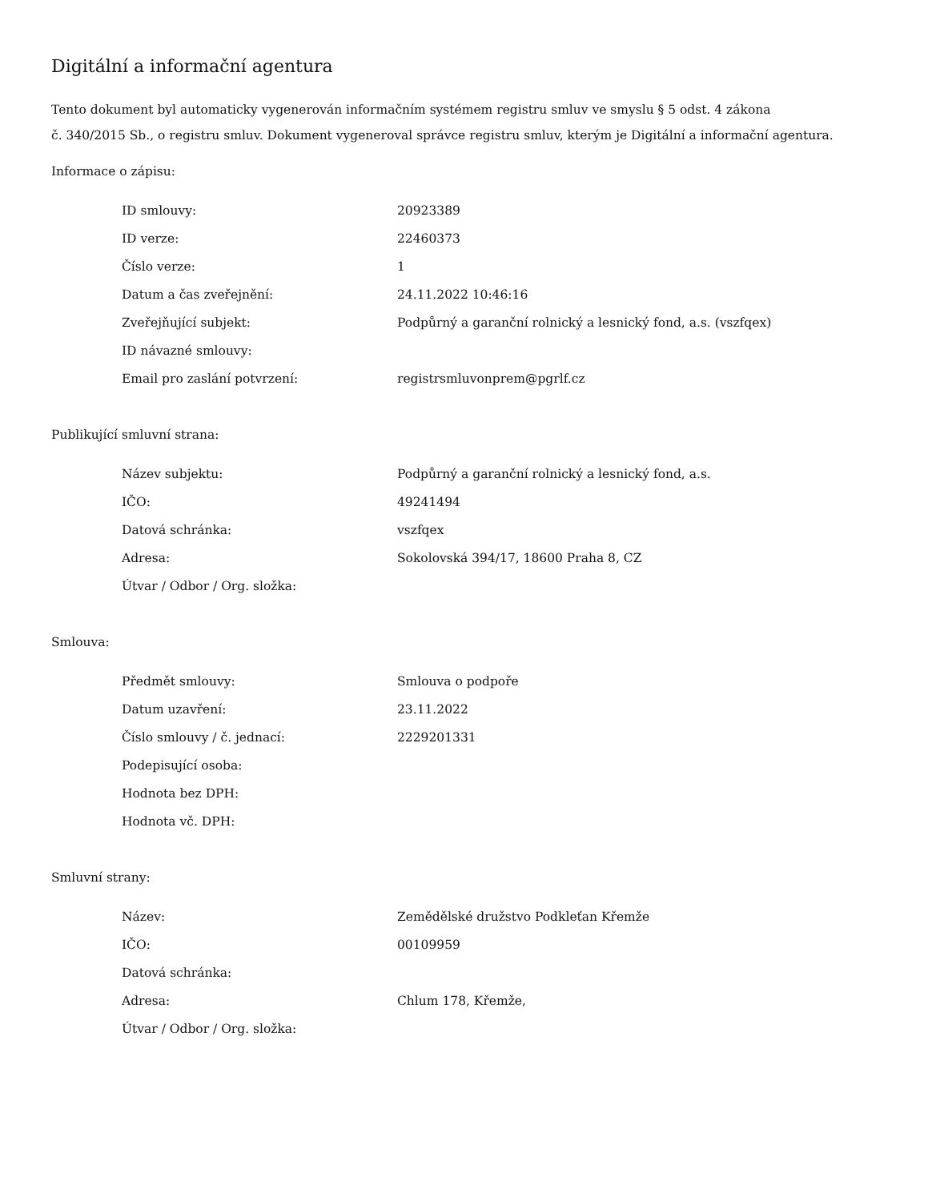Digitální a informační agentura
Tento dokument byl automaticky vygenerován informačním systémem registru smluv ve smyslu § 5 odst. 4 zákona
č. 340/2015 Sb., o registru smluv. Dokument vygeneroval správce registru smluv, kterým je Digitální a informační agentura.
Informace o zápisu:
| ID smlouvy: | 20923389 |
| ID verze: | 22460373 |
| Číslo verze: | 1 |
| Datum a čas zveřejnění: | 24.11.2022 10:46:16 |
| Zveřejňující subjekt: | Podpůrný a garanční rolnický a lesnický fond, a.s. (vszfqex) |
| ID návazné smlouvy: | |
| Email pro zaslání potvrzení: | registrsmluvonprem@pgrlf.cz |
Publikující smluvní strana:
| Název subjektu: | Podpůrný a garanční rolnický a lesnický fond, a.s. |
| IČO: | 49241494 |
| Datová schránka: | vszfqex |
| Adresa: | Sokolovská 394/17, 18600 Praha 8, CZ |
| Útvar / Odbor / Org. složka: | |
Smlouva:
| Předmět smlouvy: | Smlouva o podpoře |
| Datum uzavření: | 23.11.2022 |
| Číslo smlouvy / č. jednací: | 2229201331 |
| Podepisující osoba: | |
| Hodnota bez DPH: | |
| Hodnota vč. DPH: | |
Smluvní strany:
| Název: | Zemědělské družstvo Podkleťan Křemže |
| IČO: | 00109959 |
| Datová schránka: | |
| Adresa: | Chlum 178, Křemže, |
| Útvar / Odbor / Org. složka: | |